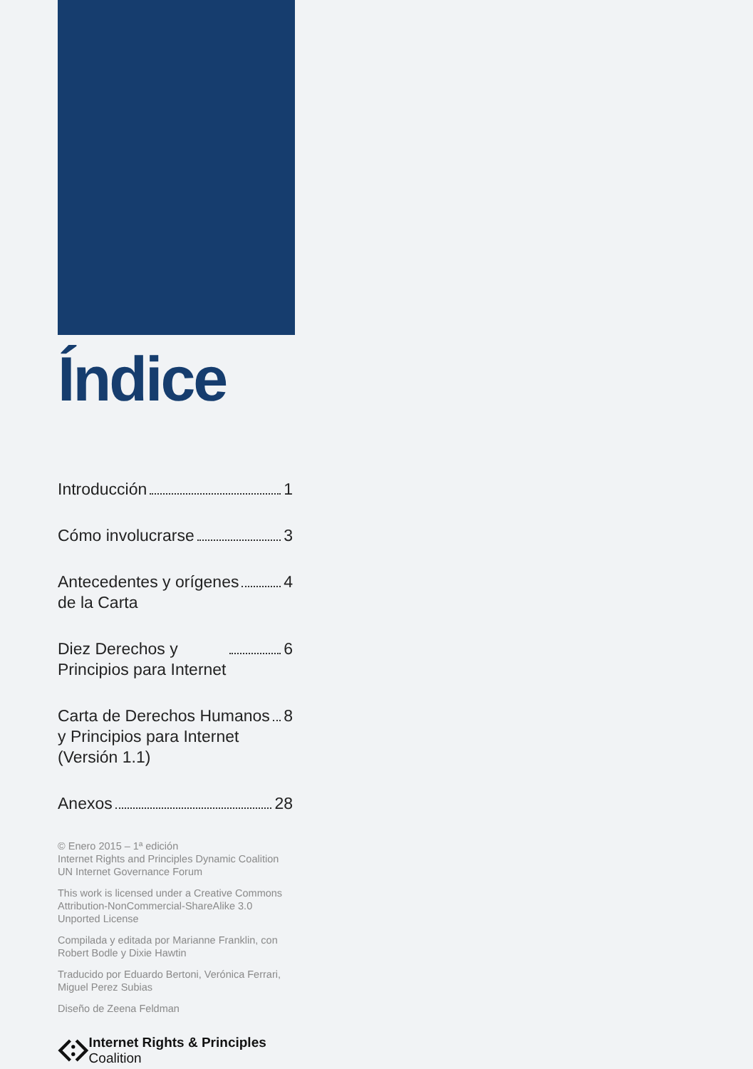Índice
Introducción 1
Cómo involucrarse 3
Antecedentes y orígenes
de la Carta 4
Diez Derechos y
Principios para Internet 6
Carta de Derechos Humanos
y Principios para Internet
(Versión 1.1) 8
Anexos 28
© Enero 2015 – 1ª edición
Internet Rights and Principles Dynamic Coalition
UN Internet Governance Forum
This work is licensed under a Creative Commons Attribution-NonCommercial-ShareAlike 3.0 Unported License
Compilada y editada por Marianne Franklin, con Robert Bodle y Dixie Hawtin
Traducido por Eduardo Bertoni, Verónica Ferrari, Miguel Perez Subias
Diseño de Zeena Feldman
Internet Rights & Principles Coalition